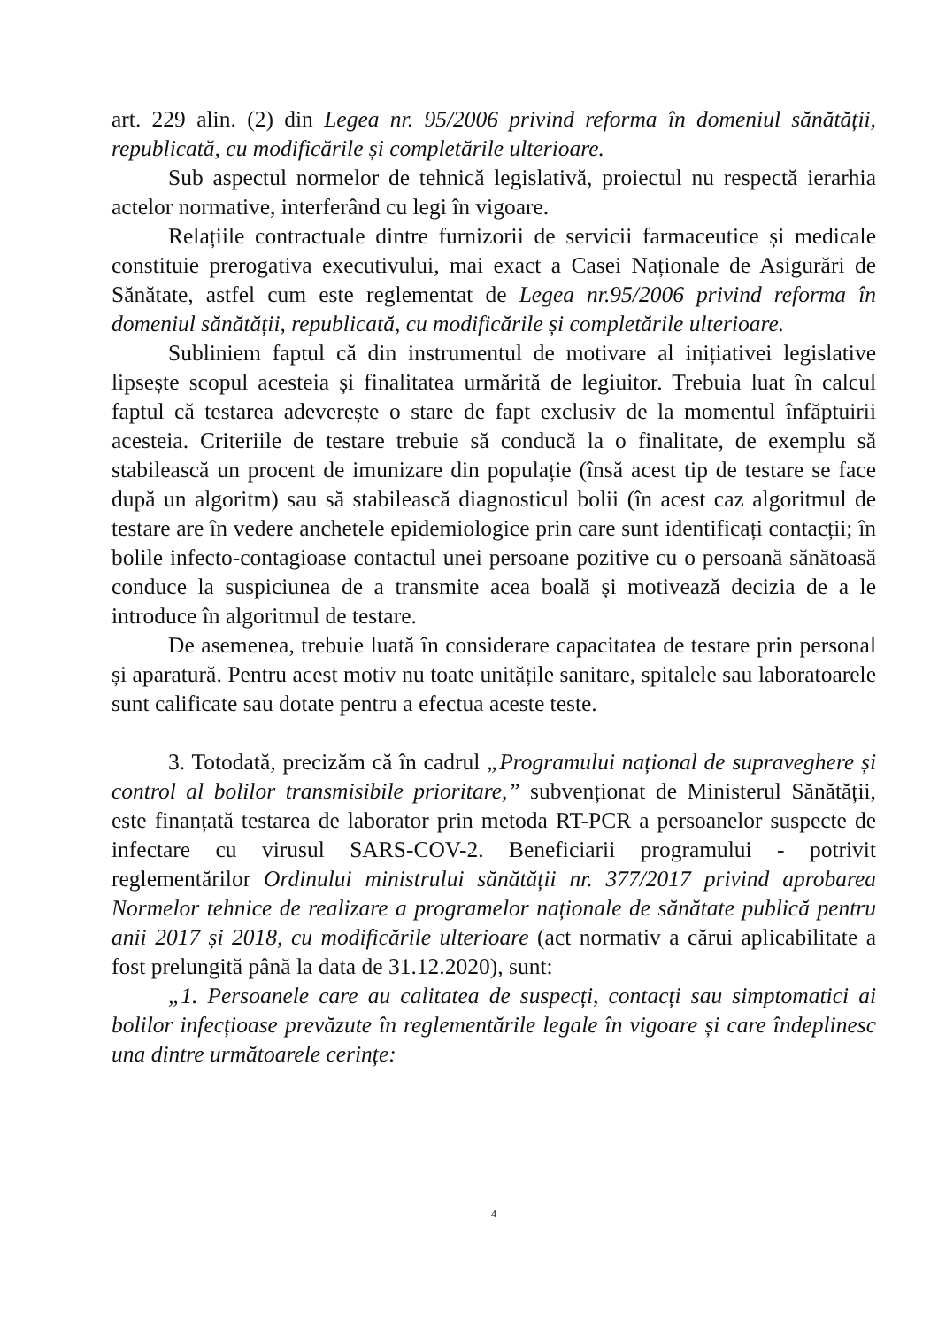art. 229 alin. (2) din Legea nr. 95/2006 privind reforma în domeniul sănătății, republicată, cu modificările și completările ulterioare.
Sub aspectul normelor de tehnică legislativă, proiectul nu respectă ierarhia actelor normative, interferând cu legi în vigoare.
Relațiile contractuale dintre furnizorii de servicii farmaceutice și medicale constituie prerogativa executivului, mai exact a Casei Naționale de Asigurări de Sănătate, astfel cum este reglementat de Legea nr.95/2006 privind reforma în domeniul sănătății, republicată, cu modificările și completările ulterioare.
Subliniem faptul că din instrumentul de motivare al inițiativei legislative lipsește scopul acesteia și finalitatea urmărită de legiuitor. Trebuia luat în calcul faptul că testarea adeverește o stare de fapt exclusiv de la momentul înfăptuirii acesteia. Criteriile de testare trebuie să conducă la o finalitate, de exemplu să stabilească un procent de imunizare din populație (însă acest tip de testare se face după un algoritm) sau să stabilească diagnosticul bolii (în acest caz algoritmul de testare are în vedere anchetele epidemiologice prin care sunt identificați contacții; în bolile infecto-contagioase contactul unei persoane pozitive cu o persoană sănătoasă conduce la suspiciunea de a transmite acea boală și motivează decizia de a le introduce în algoritmul de testare.
De asemenea, trebuie luată în considerare capacitatea de testare prin personal și aparatură. Pentru acest motiv nu toate unitățile sanitare, spitalele sau laboratoarele sunt calificate sau dotate pentru a efectua aceste teste.
3. Totodată, precizăm că în cadrul „Programului național de supraveghere și control al bolilor transmisibile prioritare,” subvenționat de Ministerul Sănătății, este finanțată testarea de laborator prin metoda RT-PCR a persoanelor suspecte de infectare cu virusul SARS-COV-2. Beneficiarii programului - potrivit reglementărilor Ordinului ministrului sănătății nr. 377/2017 privind aprobarea Normelor tehnice de realizare a programelor naționale de sănătate publică pentru anii 2017 și 2018, cu modificările ulterioare (act normativ a cărui aplicabilitate a fost prelungită până la data de 31.12.2020), sunt:
„1. Persoanele care au calitatea de suspecți, contacți sau simptomatici ai bolilor infecțioase prevăzute în reglementările legale în vigoare și care îndeplinesc una dintre următoarele cerințe:
4